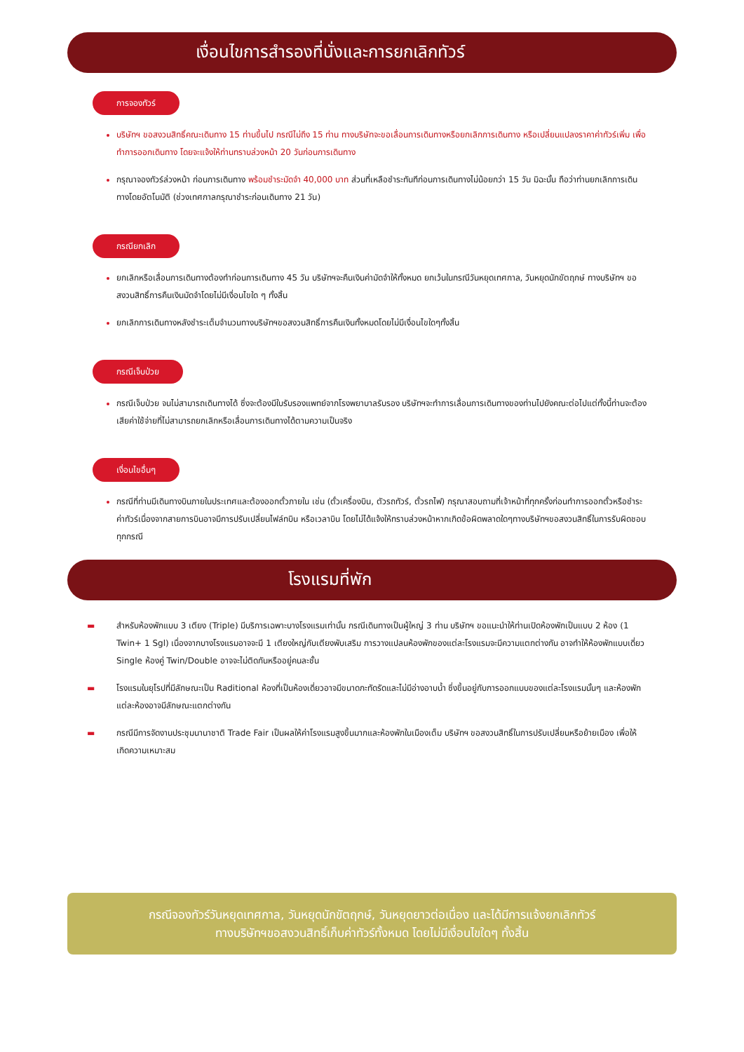เงื่อนไขการสำรองที่นั่งและการยกเลิกทัวร์
การจองทัวร์
บริษัทฯ ขอสงวนสิทธิ์คณะเดินทาง 15 ท่านขึ้นไป กรณีไม่ถึง 15 ท่าน ทางบริษัทจะขอเลื่อนการเดินทางหรือยกเลิกการเดินทาง หรือเปลี่ยนแปลงราคาค่าทัวร์เพิ่ม เพื่อทำการออกเดินทาง โดยจะแจ้งให้ท่านทราบล่วงหน้า 20 วันก่อนการเดินทาง
กรุณาจองทัวร์ล่วงหน้า ก่อนการเดินทาง พร้อมชำระมัดจำ 40,000 บาท ส่วนที่เหลือชำระทันทีก่อนการเดินทางไม่น้อยกว่า 15 วัน มิฉะนั้น ถือว่าท่านยกเลิกการเดินทางโดยอัตโนมัติ (ช่วงเทศกาลกรุณาชำระก่อนเดินทาง 21 วัน)
กรณียกเลิก
ยกเลิกหรือเลื่อนการเดินทางต้องทำก่อนการเดินทาง 45 วัน บริษัทฯจะคืนเงินค่ามัดจำให้ทั้งหมด ยกเว้นในกรณีวันหยุดเทศกาล, วันหยุดนักขัตฤกษ์ ทางบริษัทฯ ขอสงวนสิทธิ์การคืนเงินมัดจำโดยไม่มีเงื่อนไขใด ๆ ทั้งสิ้น
ยกเลิกการเดินทางหลังชำระเต็มจำนวนทางบริษัทฯขอสงวนสิทธิ์การคืนเงินทั้งหมดโดยไม่มีเงื่อนไขใดๆทั้งสิ้น
กรณีเจ็บป่วย
กรณีเจ็บป่วย จนไม่สามารถเดินทางได้ ซึ่งจะต้องมีใบรับรองแพทย์จากโรงพยาบาลรับรอง บริษัทฯจะทำการเลื่อนการเดินทางของท่านไปยังคณะต่อไปแต่ทั้งนี้ท่านจะต้องเสียค่าใช้จ่ายที่ไม่สามารถยกเลิกหรือเลื่อนการเดินทางได้ตามความเป็นจริง
เงื่อนไขอื่นๆ
กรณีที่ท่านมีเดินทางบินภายในประเทศและต้องออกตั๋วภายใน เช่น (ตั๋วเครื่องบิน, ตัวรถทัวร์, ตั๋วรถไฟ) กรุณาสอบถามที่เจ้าหน้าที่ทุกครั้งก่อนทำการออกตั๋วหรือชำระค่าทัวร์เนื่องจากสายการบินอาจมีการปรับเปลี่ยนไฟล์ทบิน หรือเวลาบิน โดยไม่ได้แจ้งให้ทราบล่วงหน้าหากเกิดข้อผิดพลาดใดๆทางบริษัทฯขอสงวนสิทธิ์ในการรับผิดชอบทุกกรณี
โรงแรมที่พัก
▬ สำหรับห้องพักแบบ 3 เตียง (Triple) มีบริการเฉพาะบางโรงแรมเท่านั้น กรณีเดินทางเป็นผู้ใหญ่ 3 ท่าน บริษัทฯ ขอแนะนำให้ท่านเปิดห้องพักเป็นแบบ 2 ห้อง (1 Twin+ 1 Sgl) เนื่องจากบางโรงแรมอาจจะมี 1 เตียงใหญ่กับเตียงพับเสริม การวางแปลนห้องพักของแต่ละโรงแรมจะมีความแตกต่างกัน อาจทำให้ห้องพักแบบเดี่ยว Single ห้องคู่ Twin/Double อาจจะไม่ติดกันหรืออยู่คนละชั้น
▬ โรงแรมในยุโรปที่มีลักษณะเป็น Raditional ห้องที่เป็นห้องเดี่ยวอาจมีขนาดกะทัดรัดและไม่มีอ่างอาบน้ำ ซึ่งขึ้นอยู่กับการออกแบบของแต่ละโรงแรมนั้นๆ และห้องพักแต่ละห้องอาจมีลักษณะแตกต่างกัน
▬ กรณีมีการจัดงานประชุมนานาชาติ Trade Fair เป็นผลให้ค่าโรงแรมสูงขึ้นมากและห้องพักในเมืองเต็ม บริษัทฯ ขอสงวนสิทธิ์ในการปรับเปลี่ยนหรือย้ายเมือง เพื่อให้เกิดความเหมาะสม
กรณีจองทัวร์วันหยุดเทศกาล, วันหยุดนักขัตฤกษ์, วันหยุดยาวต่อเนื่อง และได้มีการแจ้งยกเลิกทัวร์
ทางบริษัทฯขอสงวนสิทธิ์เก็บค่าทัวร์ทั้งหมด โดยไม่มีเงื่อนไขใดๆ ทั้งสิ้น